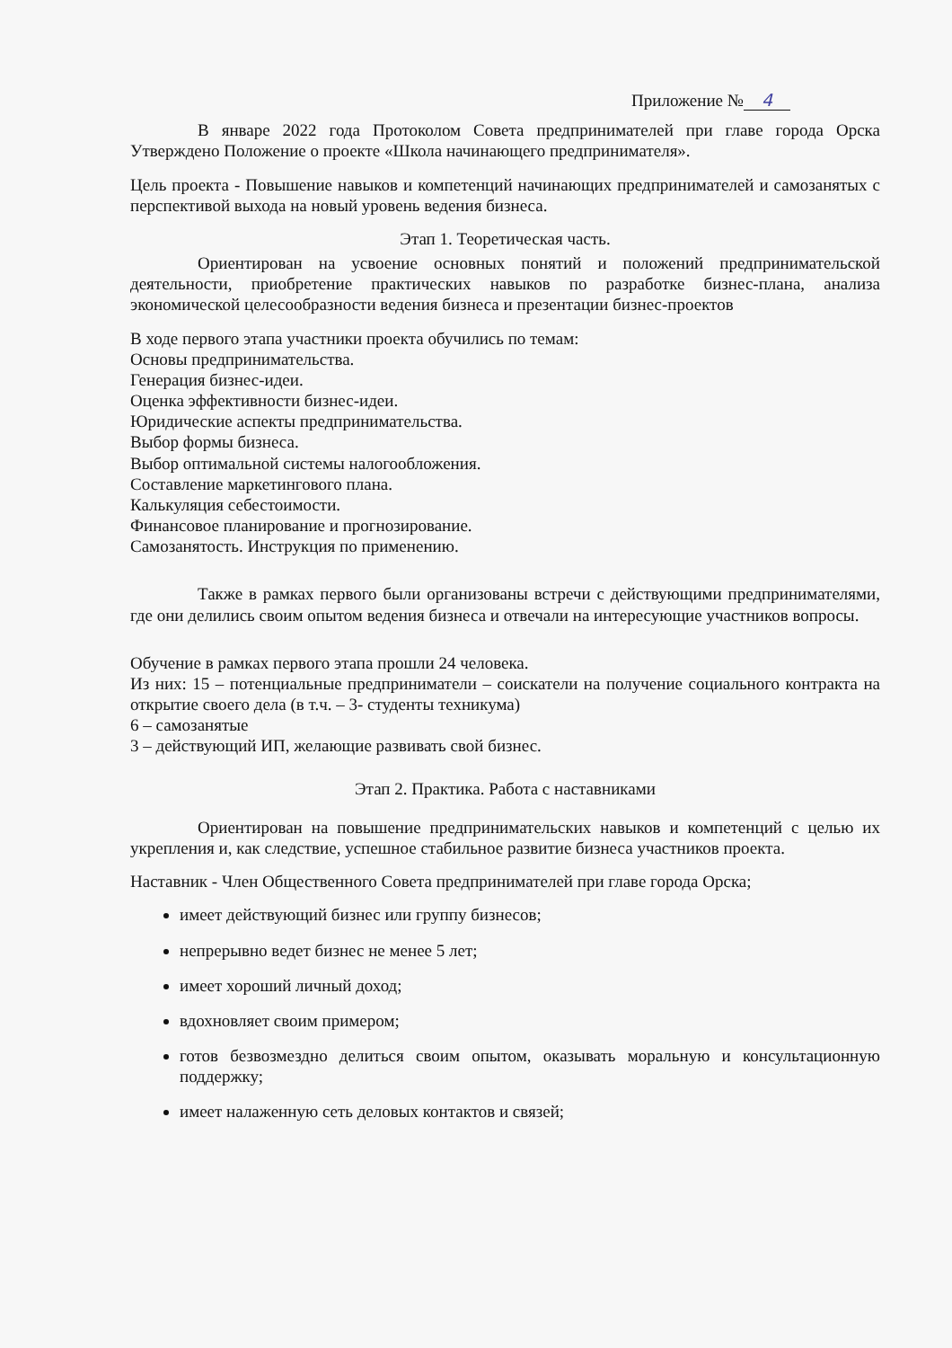Приложение № 4
В январе 2022 года Протоколом Совета предпринимателей при главе города Орска Утверждено Положение о проекте «Школа начинающего предпринимателя».
Цель проекта - Повышение навыков и компетенций начинающих предпринимателей и самозанятых с перспективой выхода на новый уровень ведения бизнеса.
Этап 1. Теоретическая часть.
Ориентирован на усвоение основных понятий и положений предпринимательской деятельности, приобретение практических навыков по разработке бизнес-плана, анализа экономической целесообразности ведения бизнеса и презентации бизнес-проектов
В ходе первого этапа участники проекта обучились по темам:
Основы предпринимательства.
Генерация бизнес-идеи.
Оценка эффективности бизнес-идеи.
Юридические аспекты предпринимательства.
Выбор формы бизнеса.
Выбор оптимальной системы налогообложения.
Составление маркетингового плана.
Калькуляция себестоимости.
Финансовое планирование и прогнозирование.
Самозанятость. Инструкция по применению.
Также в рамках первого были организованы встречи с действующими предпринимателями, где они делились своим опытом ведения бизнеса и отвечали на интересующие участников вопросы.
Обучение в рамках первого этапа прошли 24 человека.
Из них: 15 – потенциальные предприниматели – соискатели на получение социального контракта на открытие своего дела (в т.ч. – 3- студенты техникума)
6 – самозанятые
3 – действующий ИП, желающие развивать свой бизнес.
Этап 2. Практика. Работа с наставниками
Ориентирован на повышение предпринимательских навыков и компетенций с целью их укрепления и, как следствие, успешное стабильное развитие бизнеса участников проекта.
Наставник - Член Общественного Совета предпринимателей при главе города Орска;
имеет действующий бизнес или группу бизнесов;
непрерывно ведет бизнес не менее 5 лет;
имеет хороший личный доход;
вдохновляет своим примером;
готов безвозмездно делиться своим опытом, оказывать моральную и консультационную поддержку;
имеет налаженную сеть деловых контактов и связей;